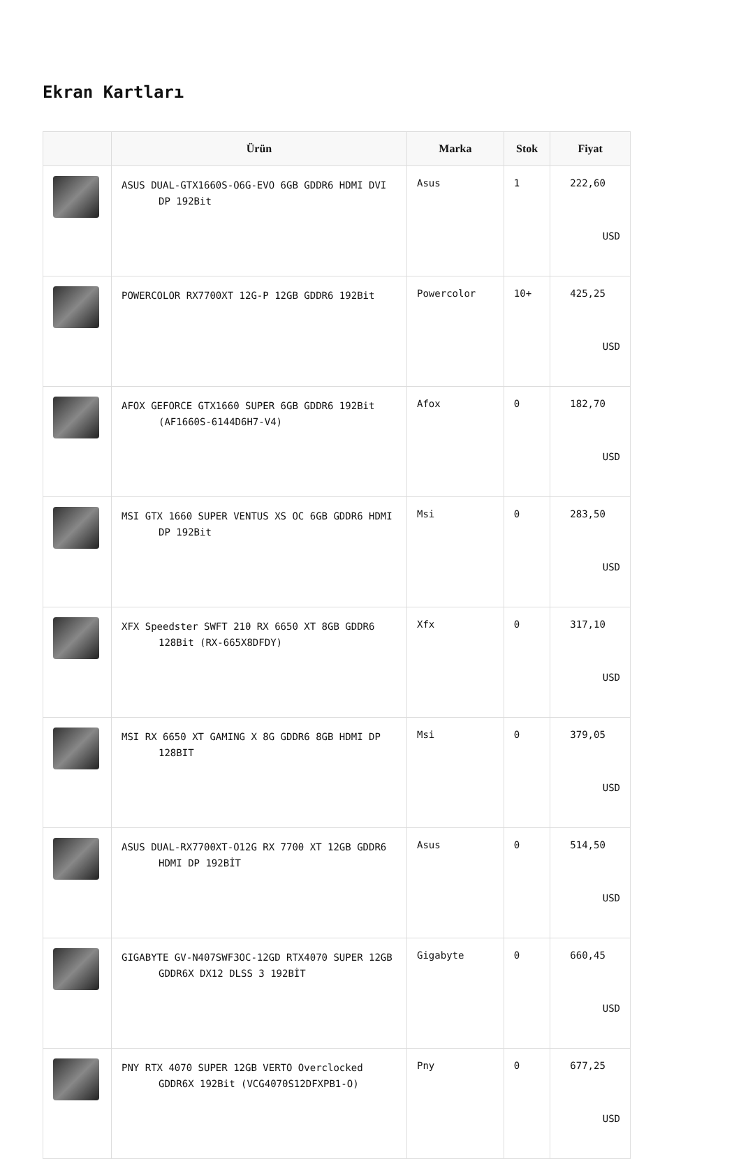Ekran Kartları
| | Ürün | Marka | Stok | Fiyat |
| --- | --- | --- | --- | --- |
| | ASUS DUAL-GTX1660S-O6G-EVO 6GB GDDR6 HDMI DVI DP 192Bit | Asus | 1 | 222,60 USD |
| | POWERCOLOR RX7700XT 12G-P 12GB GDDR6 192Bit | Powercolor | 10+ | 425,25 USD |
| | AFOX GEFORCE GTX1660 SUPER 6GB GDDR6 192Bit (AF1660S-6144D6H7-V4) | Afox | 0 | 182,70 USD |
| | MSI GTX 1660 SUPER VENTUS XS OC 6GB GDDR6 HDMI DP 192Bit | Msi | 0 | 283,50 USD |
| | XFX Speedster SWFT 210 RX 6650 XT 8GB GDDR6 128Bit (RX-665X8DFDY) | Xfx | 0 | 317,10 USD |
| | MSI RX 6650 XT GAMING X 8G GDDR6 8GB HDMI DP 128BIT | Msi | 0 | 379,05 USD |
| | ASUS DUAL-RX7700XT-O12G RX 7700 XT 12GB GDDR6 HDMI DP 192BİT | Asus | 0 | 514,50 USD |
| | GIGABYTE GV-N407SWF3OC-12GD RTX4070 SUPER 12GB GDDR6X DX12 DLSS 3 192BİT | Gigabyte | 0 | 660,45 USD |
| | PNY RTX 4070 SUPER 12GB VERTO Overclocked GDDR6X 192Bit (VCG4070S12DFXPB1-O) | Pny | 0 | 677,25 USD |